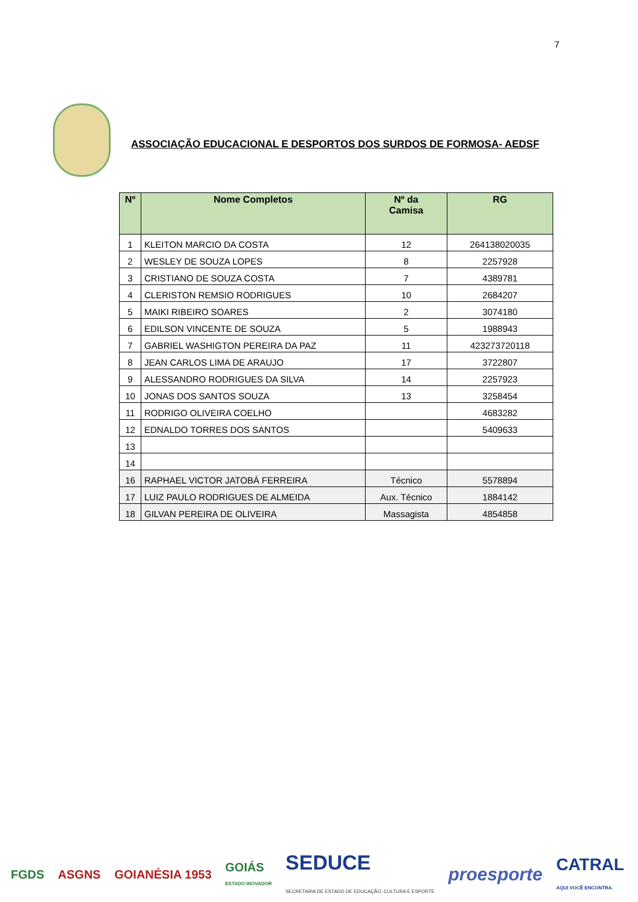7
ASSOCIAÇÃO EDUCACIONAL E DESPORTOS DOS SURDOS DE FORMOSA- AEDSF
| Nº | Nome Completos | Nº da Camisa | RG |
| --- | --- | --- | --- |
| 1 | KLEITON MARCIO DA COSTA | 12 | 264138020035 |
| 2 | WESLEY DE SOUZA LOPES | 8 | 2257928 |
| 3 | CRISTIANO DE SOUZA COSTA | 7 | 4389781 |
| 4 | CLERISTON REMSIO RODRIGUES | 10 | 2684207 |
| 5 | MAIKI RIBEIRO SOARES | 2 | 3074180 |
| 6 | EDILSON VINCENTE DE SOUZA | 5 | 1988943 |
| 7 | GABRIEL WASHIGTON PEREIRA DA PAZ | 11 | 423273720118 |
| 8 | JEAN CARLOS LIMA DE ARAUJO | 17 | 3722807 |
| 9 | ALESSANDRO RODRIGUES DA SILVA | 14 | 2257923 |
| 10 | JONAS DOS SANTOS SOUZA | 13 | 3258454 |
| 11 | RODRIGO OLIVEIRA COELHO | | 4683282 |
| 12 | EDNALDO TORRES DOS SANTOS | | 5409633 |
| 13 | | | |
| 14 | | | |
| 16 | RAPHAEL VICTOR JATOBÁ FERREIRA | Técnico | 5578894 |
| 17 | LUIZ PAULO RODRIGUES DE ALMEIDA | Aux. Técnico | 1884142 |
| 18 | GILVAN PEREIRA DE OLIVEIRA | Massagista | 4854858 |
FGDS ASGNS GOIANÉSIA 1953
GOIÁS
ESTADO INOVADOR
SEDUCE
SECRETARIA DE ESTADO DE EDUCAÇÃO, CULTURA E ESPORTE
proesporte
CATRAL
AQUI VOCÊ ENCONTRA.